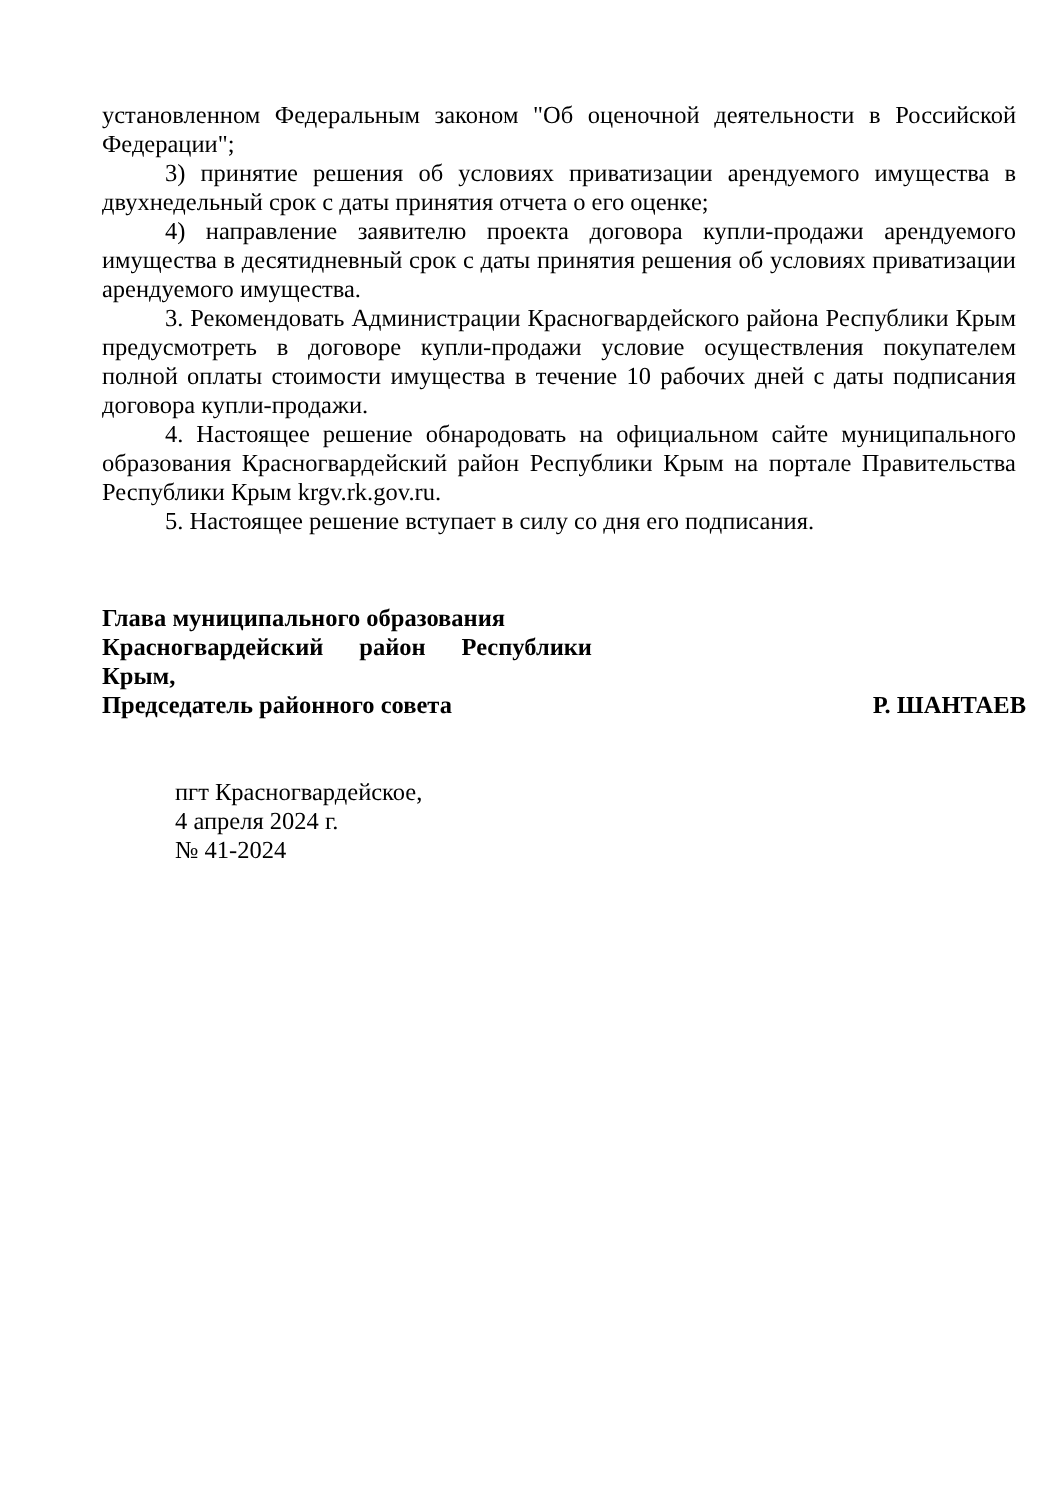установленном Федеральным законом "Об оценочной деятельности в Российской Федерации";
3) принятие решения об условиях приватизации арендуемого имущества в двухнедельный срок с даты принятия отчета о его оценке;
4) направление заявителю проекта договора купли-продажи арендуемого имущества в десятидневный срок с даты принятия решения об условиях приватизации арендуемого имущества.
3. Рекомендовать Администрации Красногвардейского района Республики Крым предусмотреть в договоре купли-продажи условие осуществления покупателем полной оплаты стоимости имущества в течение 10 рабочих дней с даты подписания договора купли-продажи.
4. Настоящее решение обнародовать на официальном сайте муниципального образования Красногвардейский район Республики Крым на портале Правительства Республики Крым krgv.rk.gov.ru.
5. Настоящее решение вступает в силу со дня его подписания.
Глава муниципального образования
Красногвардейский район Республики
Крым,
Председатель районного совета Р. ШАНТАЕВ
пгт Красногвардейское,
4 апреля 2024 г.
№ 41-2024